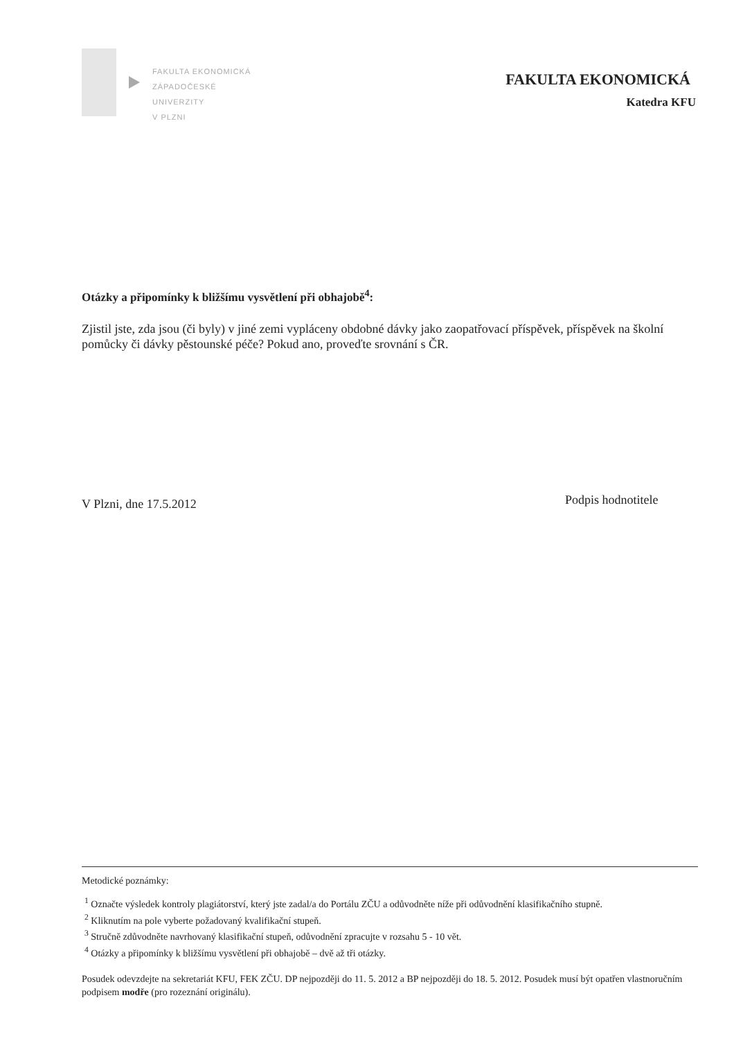FAKULTA EKONOMICKÁ
ZÁPADOČESKÉ
UNIVERZITY
V PLZNI
FAKULTA EKONOMICKÁ
Katedra KFU
Otázky a připomínky k bližšímu vysvětlení při obhajobě<sup>4</sup>:
Zjistil jste, zda jsou (či byly) v jiné zemi vypláceny obdobné dávky jako zaopatřovací příspěvek, příspěvek na školní pomůcky či dávky pěstounské péče? Pokud ano, proveďte srovnání s ČR.
V Plzni, dne 17.5.2012 Podpis hodnotitele
Metodické poznámky:
<sup>1</sup> Označte výsledek kontroly plagiátorství, který jste zadal/a do Portálu ZČU a odůvodněte níže při odůvodnění klasifikačního stupně.
<sup>2</sup> Kliknutím na pole vyberte požadovaný kvalifikační stupeň.
<sup>3</sup> Stručně zdůvodněte navrhovaný klasifikační stupeň, odůvodnění zpracujte v rozsahu 5 - 10 vět.
<sup>4</sup> Otázky a připomínky k bližšímu vysvětlení při obhajobě – dvě až tři otázky.
Posudek odevzdejte na sekretariát KFU, FEK ZČU. DP nejpozději do 11. 5. 2012 a BP nejpozději do 18. 5. 2012. Posudek musí být opatřen vlastnoručním podpisem modře (pro rozeznání originálu).